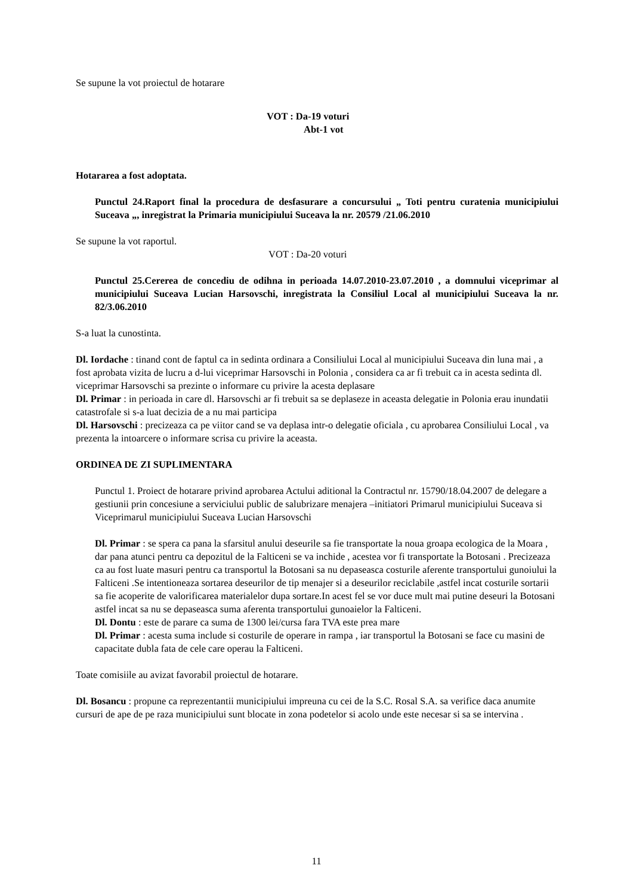Se supune la vot proiectul de hotarare
VOT : Da-19 voturi
Abt-1 vot
Hotararea a fost adoptata.
Punctul 24.Raport final la procedura de desfasurare a concursului „ Toti pentru curatenia municipiului Suceava „, inregistrat la Primaria municipiului Suceava la nr. 20579 /21.06.2010
Se supune la vot raportul.
VOT : Da-20 voturi
Punctul 25.Cererea de concediu de odihna in perioada 14.07.2010-23.07.2010 , a domnului viceprimar al municipiului Suceava Lucian Harsovschi, inregistrata la Consiliul Local al municipiului Suceava la nr. 82/3.06.2010
S-a luat la cunostinta.
Dl. Iordache : tinand cont de faptul ca in sedinta ordinara a Consiliului Local al municipiului Suceava din luna mai , a fost aprobata vizita de lucru a d-lui viceprimar Harsovschi in Polonia , considera ca ar fi trebuit ca in acesta sedinta dl. viceprimar Harsovschi sa prezinte o informare cu privire la acesta deplasare
Dl. Primar : in perioada in care dl. Harsovschi ar fi trebuit sa se deplaseze in aceasta delegatie in Polonia erau inundatii catastrofale si s-a luat decizia de a nu mai participa
Dl. Harsovschi : precizeaza ca pe viitor cand se va deplasa intr-o delegatie oficiala , cu aprobarea Consiliului Local , va prezenta la intoarcere o informare scrisa cu privire la aceasta.
ORDINEA DE ZI SUPLIMENTARA
Punctul 1. Proiect de hotarare privind aprobarea Actului aditional la Contractul nr. 15790/18.04.2007 de delegare a gestiunii prin concesiune a serviciului public de salubrizare menajera –initiatori Primarul municipiului Suceava si Viceprimarul municipiului Suceava Lucian Harsovschi
Dl. Primar : se spera ca pana la sfarsitul anului deseurile sa fie transportate la noua groapa ecologica de la Moara , dar pana atunci pentru ca depozitul de la Falticeni se va inchide , acestea vor fi transportate la Botosani . Precizeaza ca au fost luate masuri pentru ca transportul la Botosani sa nu depaseasca costurile aferente transportului gunoiului la Falticeni .Se intentioneaza sortarea deseurilor de tip menajer si a deseurilor reciclabile ,astfel incat costurile sortarii sa fie acoperite de valorificarea materialelor dupa sortare.In acest fel se vor duce mult mai putine deseuri la Botosani astfel incat sa nu se depaseasca suma aferenta transportului gunoaielor la Falticeni.
Dl. Dontu : este de parare ca suma de 1300 lei/cursa fara TVA este prea mare
Dl. Primar : acesta suma include si costurile de operare in rampa , iar transportul la Botosani se face cu masini de capacitate dubla fata de cele care operau la Falticeni.
Toate comisiile au avizat favorabil proiectul de hotarare.
Dl. Bosancu : propune ca reprezentantii municipiului impreuna cu cei de la S.C. Rosal S.A. sa verifice daca anumite cursuri de ape de pe raza municipiului sunt blocate in zona podetelor si acolo unde este necesar si sa se intervina .
11